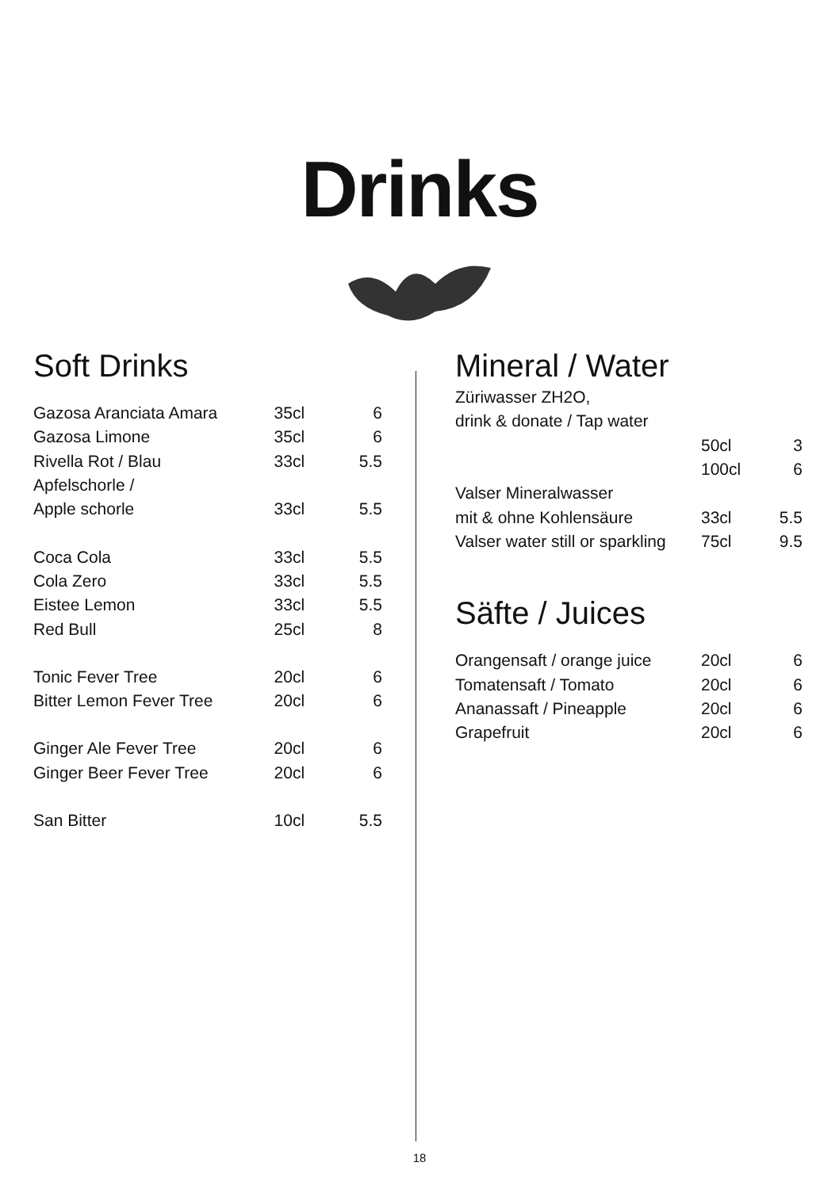Drinks
Soft Drinks
| Gazosa Aranciata Amara | 35cl | 6 |
| Gazosa Limone | 35cl | 6 |
| Rivella Rot / Blau | 33cl | 5.5 |
| Apfelschorle / | | |
| Apple schorle | 33cl | 5.5 |
| Coca Cola | 33cl | 5.5 |
| Cola Zero | 33cl | 5.5 |
| Eistee Lemon | 33cl | 5.5 |
| Red Bull | 25cl | 8 |
| Tonic Fever Tree | 20cl | 6 |
| Bitter Lemon Fever Tree | 20cl | 6 |
| Ginger Ale Fever Tree | 20cl | 6 |
| Ginger Beer Fever Tree | 20cl | 6 |
| San Bitter | 10cl | 5.5 |
Mineral / Water
| Züriwasser ZH2O, | | |
| drink & donate / Tap water | | |
| | 50cl | 3 |
| | 100cl | 6 |
| Valser Mineralwasser | | |
| mit & ohne Kohlensäure | 33cl | 5.5 |
| Valser water still or sparkling | 75cl | 9.5 |
Säfte / Juices
| Orangensaft / orange juice | 20cl | 6 |
| Tomatensaft / Tomato | 20cl | 6 |
| Ananassaft / Pineapple | 20cl | 6 |
| Grapefruit | 20cl | 6 |
18